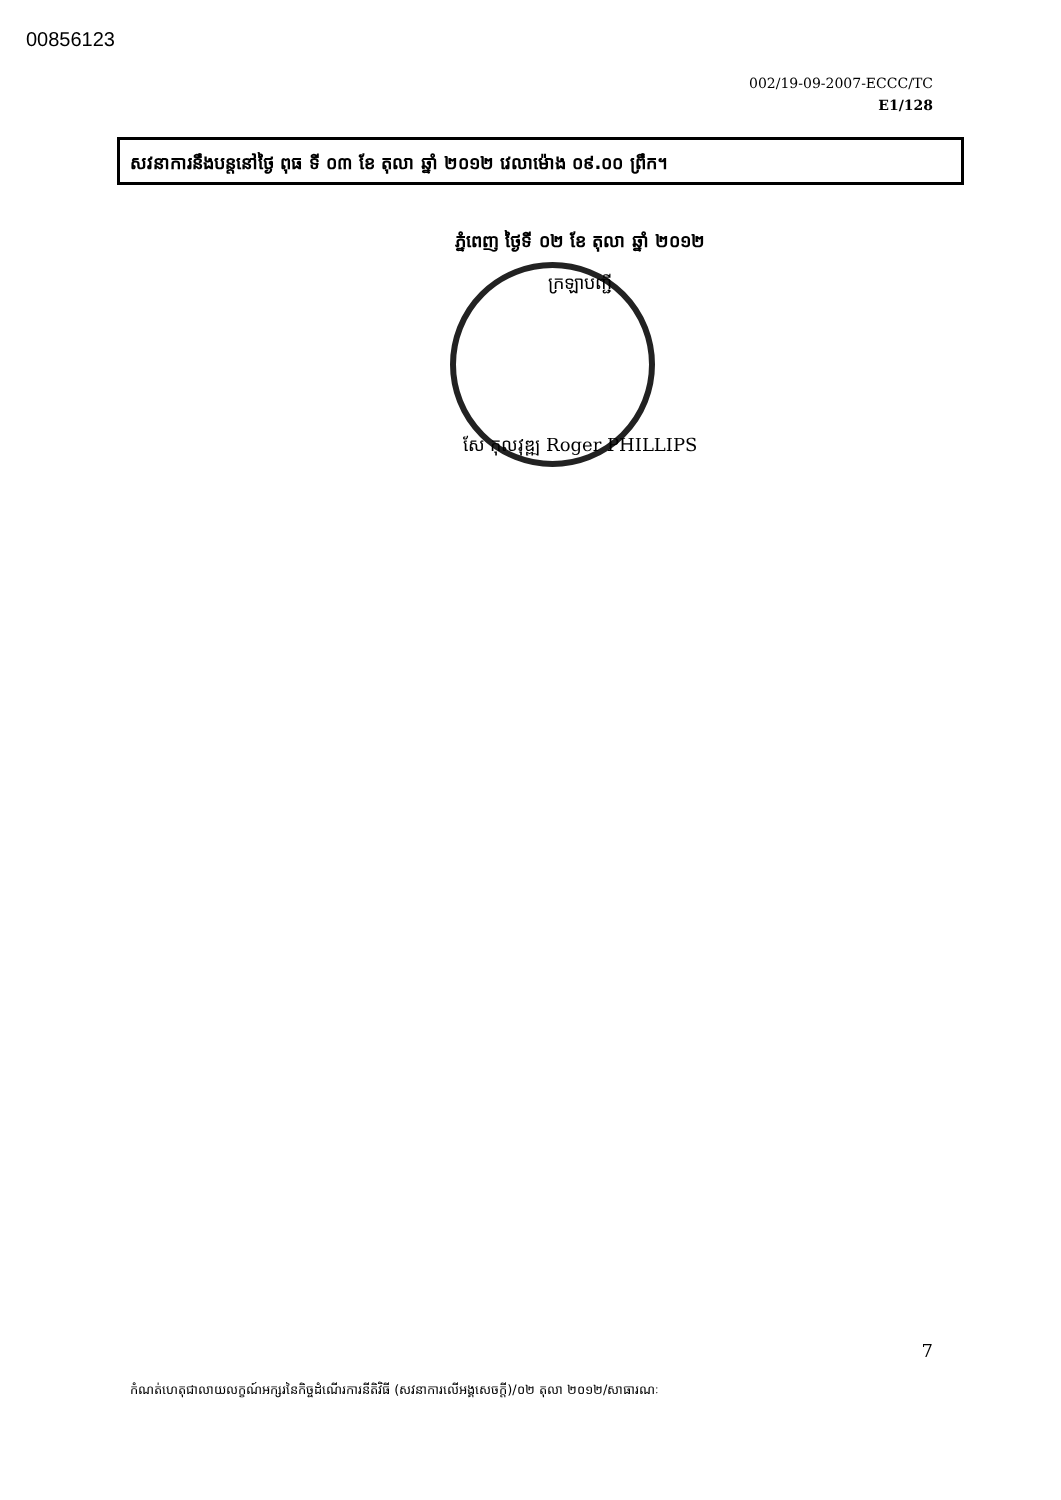00856123
002/19-09-2007-ECCC/TC
E1/128
សវនាការនឹងបន្តនៅថ្ងៃ ពុធ ទី ០៣ ខែ តុលា ឆ្នាំ ២០១២ វេលាម៉ោង ០៩.០០ ព្រឹក។
ភ្នំពេញ ថ្ងៃទី ០២ ខែ តុលា ឆ្នាំ ២០១២
ក្រឡាបញ្ជី
សែ កុលវុឌ្ឍ Roger PHILLIPS
7
កំណត់ហេតុជាលាយលក្ខណ៍អក្សរនៃកិច្ចដំណើរការនីតិវិធី (សវនាការលើអង្គសេចក្តី)/០២ តុលា ២០១២/សាធារណៈ